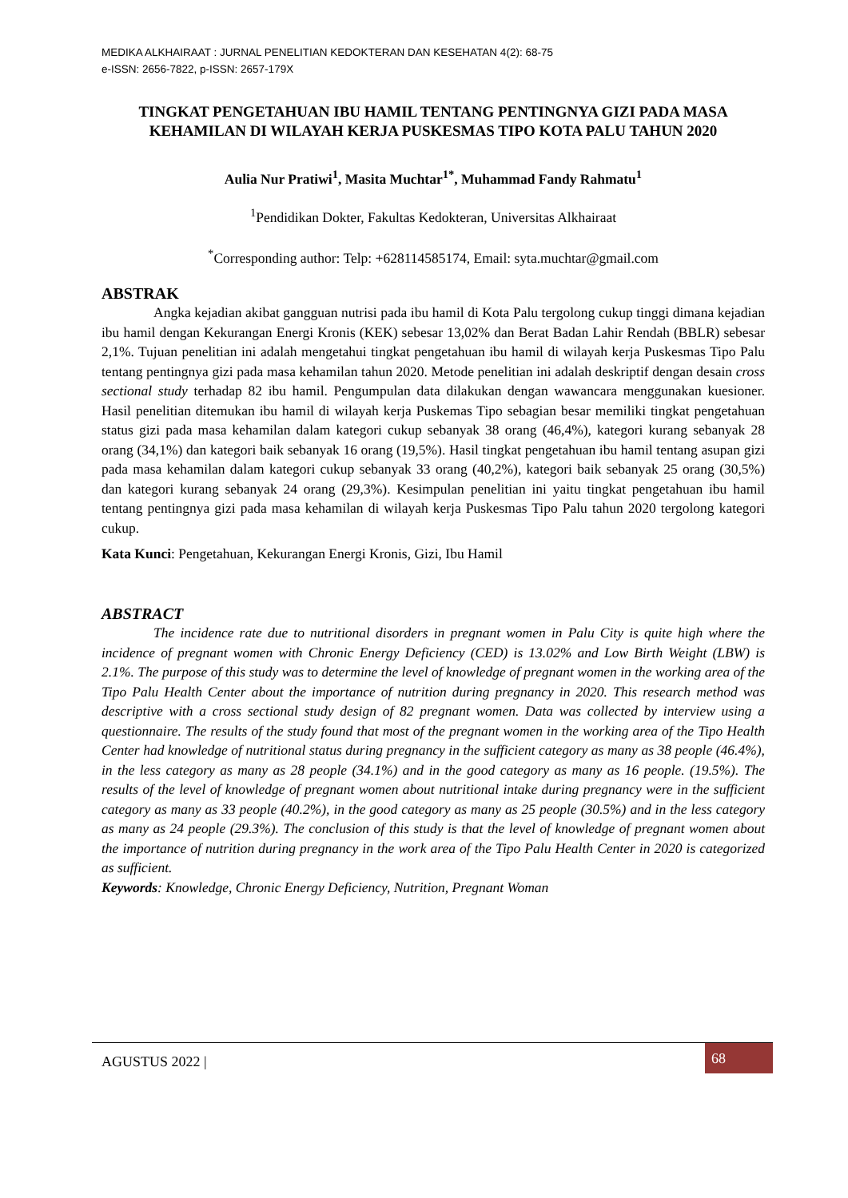MEDIKA ALKHAIRAAT : JURNAL PENELITIAN KEDOKTERAN DAN KESEHATAN 4(2): 68-75
e-ISSN: 2656-7822, p-ISSN: 2657-179X
TINGKAT PENGETAHUAN IBU HAMIL TENTANG PENTINGNYA GIZI PADA MASA KEHAMILAN DI WILAYAH KERJA PUSKESMAS TIPO KOTA PALU TAHUN 2020
Aulia Nur Pratiwi<sup>1</sup>, Masita Muchtar<sup>1*</sup>, Muhammad Fandy Rahmatu<sup>1</sup>
<sup>1</sup> Pendidikan Dokter, Fakultas Kedokteran, Universitas Alkhairaat
<sup>*</sup> Corresponding author: Telp: +628114585174, Email: syta.muchtar@gmail.com
ABSTRAK
Angka kejadian akibat gangguan nutrisi pada ibu hamil di Kota Palu tergolong cukup tinggi dimana kejadian ibu hamil dengan Kekurangan Energi Kronis (KEK) sebesar 13,02% dan Berat Badan Lahir Rendah (BBLR) sebesar 2,1%. Tujuan penelitian ini adalah mengetahui tingkat pengetahuan ibu hamil di wilayah kerja Puskesmas Tipo Palu tentang pentingnya gizi pada masa kehamilan tahun 2020. Metode penelitian ini adalah deskriptif dengan desain cross sectional study terhadap 82 ibu hamil. Pengumpulan data dilakukan dengan wawancara menggunakan kuesioner. Hasil penelitian ditemukan ibu hamil di wilayah kerja Puskemas Tipo sebagian besar memiliki tingkat pengetahuan status gizi pada masa kehamilan dalam kategori cukup sebanyak 38 orang (46,4%), kategori kurang sebanyak 28 orang (34,1%) dan kategori baik sebanyak 16 orang (19,5%). Hasil tingkat pengetahuan ibu hamil tentang asupan gizi pada masa kehamilan dalam kategori cukup sebanyak 33 orang (40,2%), kategori baik sebanyak 25 orang (30,5%) dan kategori kurang sebanyak 24 orang (29,3%). Kesimpulan penelitian ini yaitu tingkat pengetahuan ibu hamil tentang pentingnya gizi pada masa kehamilan di wilayah kerja Puskesmas Tipo Palu tahun 2020 tergolong kategori cukup.
Kata Kunci: Pengetahuan, Kekurangan Energi Kronis, Gizi, Ibu Hamil
ABSTRACT
The incidence rate due to nutritional disorders in pregnant women in Palu City is quite high where the incidence of pregnant women with Chronic Energy Deficiency (CED) is 13.02% and Low Birth Weight (LBW) is 2.1%. The purpose of this study was to determine the level of knowledge of pregnant women in the working area of the Tipo Palu Health Center about the importance of nutrition during pregnancy in 2020. This research method was descriptive with a cross sectional study design of 82 pregnant women. Data was collected by interview using a questionnaire. The results of the study found that most of the pregnant women in the working area of the Tipo Health Center had knowledge of nutritional status during pregnancy in the sufficient category as many as 38 people (46.4%), in the less category as many as 28 people (34.1%) and in the good category as many as 16 people. (19.5%). The results of the level of knowledge of pregnant women about nutritional intake during pregnancy were in the sufficient category as many as 33 people (40.2%), in the good category as many as 25 people (30.5%) and in the less category as many as 24 people (29.3%). The conclusion of this study is that the level of knowledge of pregnant women about the importance of nutrition during pregnancy in the work area of the Tipo Palu Health Center in 2020 is categorized as sufficient.
Keywords: Knowledge, Chronic Energy Deficiency, Nutrition, Pregnant Woman
AGUSTUS 2022 |
68